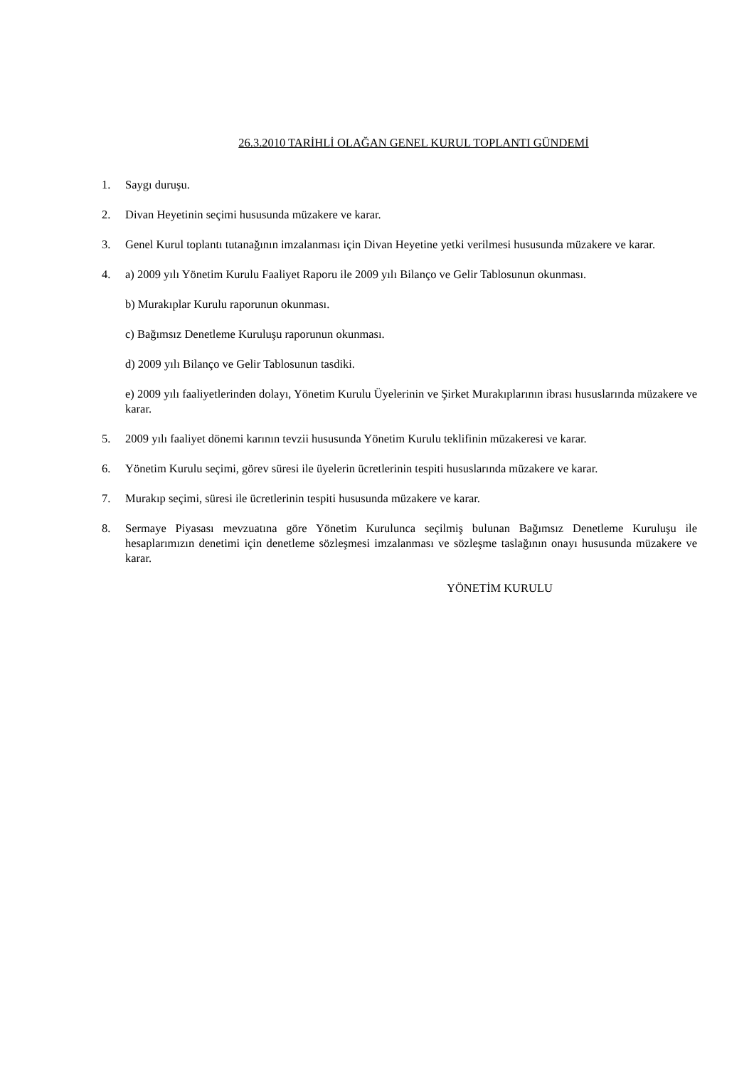26.3.2010 TARİHLİ OLAĞAN GENEL KURUL TOPLANTI GÜNDEMİ
1. Saygı duruşu.
2. Divan Heyetinin seçimi hususunda müzakere ve karar.
3. Genel Kurul toplantı tutanağının imzalanması için Divan Heyetine yetki verilmesi hususunda müzakere ve karar.
4. a) 2009 yılı Yönetim Kurulu Faaliyet Raporu ile 2009 yılı Bilanço ve Gelir Tablosunun okunması.
b) Murakıplar Kurulu raporunun okunması.
c) Bağımsız Denetleme Kuruluşu raporunun okunması.
d) 2009 yılı Bilanço ve Gelir Tablosunun tasdiki.
e) 2009 yılı faaliyetlerinden dolayı, Yönetim Kurulu Üyelerinin ve Şirket Murakıplarının ibrası hususlarında müzakere ve karar.
5. 2009 yılı faaliyet dönemi karının tevzii hususunda Yönetim Kurulu teklifinin müzakeresi ve karar.
6. Yönetim Kurulu seçimi, görev süresi ile üyelerin ücretlerinin tespiti hususlarında müzakere ve karar.
7. Murakıp seçimi, süresi ile ücretlerinin tespiti hususunda müzakere ve karar.
8. Sermaye Piyasası mevzuatına göre Yönetim Kurulunca seçilmiş bulunan Bağımsız Denetleme Kuruluşu ile hesaplarımızın denetimi için denetleme sözleşmesi imzalanması ve sözleşme taslağının onayı hususunda müzakere ve karar.
YÖNETİM KURULU